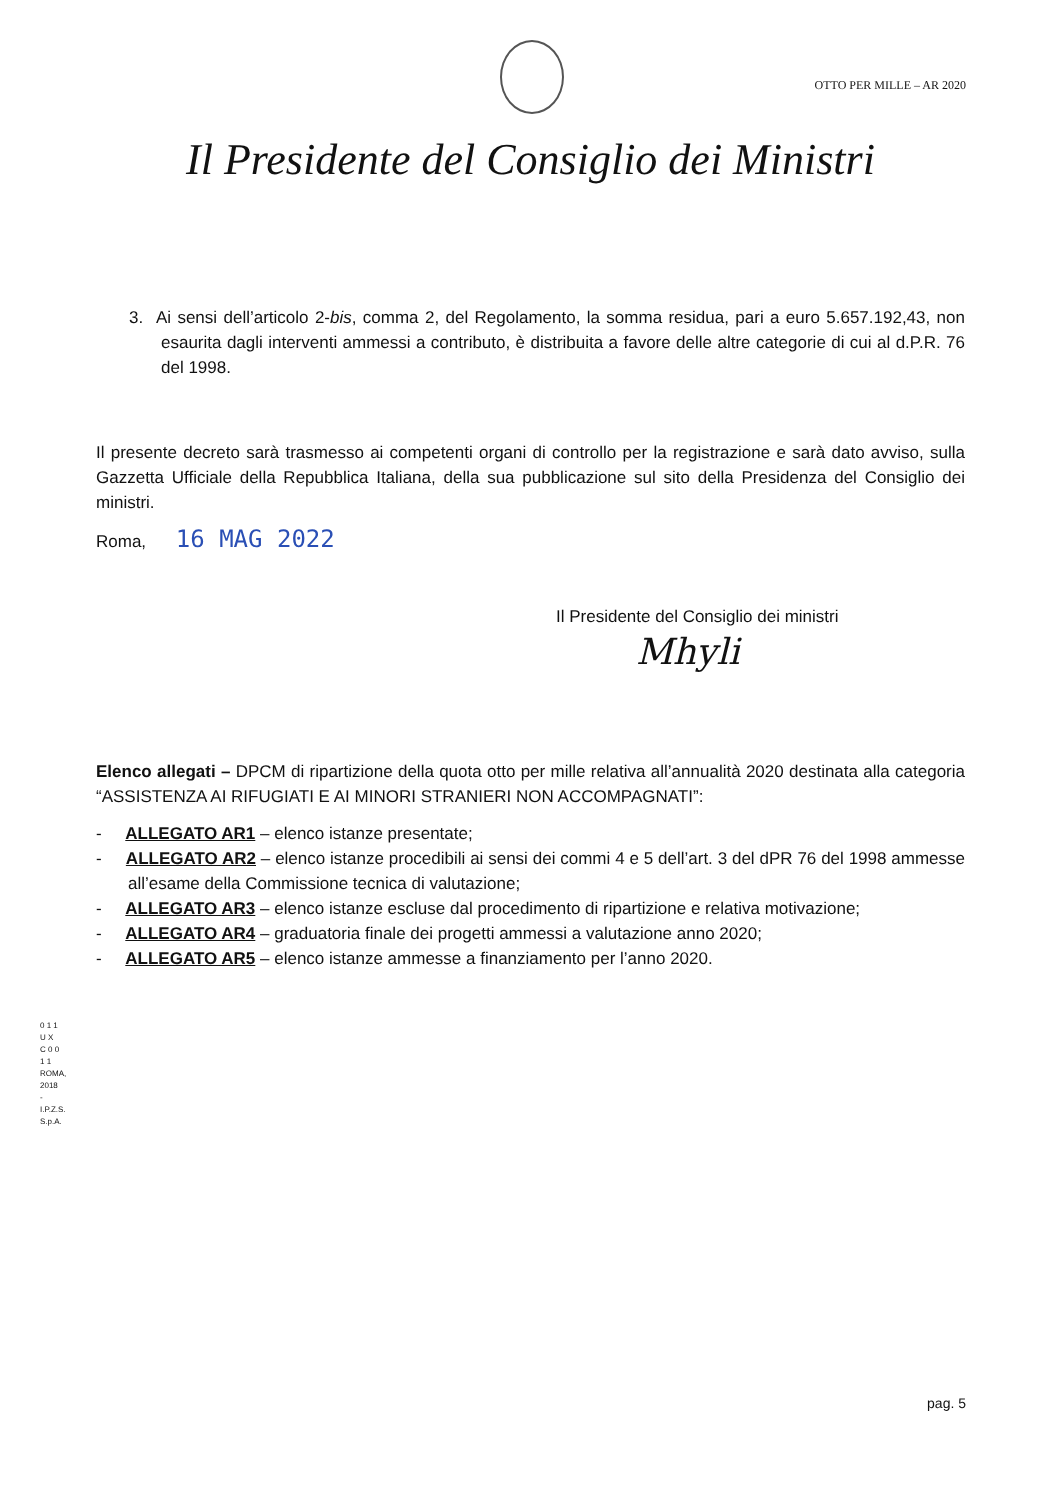OTTO PER MILLE – AR 2020
Il Presidente del Consiglio dei Ministri
3. Ai sensi dell’articolo 2-bis, comma 2, del Regolamento, la somma residua, pari a euro 5.657.192,43, non esaurita dagli interventi ammessi a contributo, è distribuita a favore delle altre categorie di cui al d.P.R. 76 del 1998.
Il presente decreto sarà trasmesso ai competenti organi di controllo per la registrazione e sarà dato avviso, sulla Gazzetta Ufficiale della Repubblica Italiana, della sua pubblicazione sul sito della Presidenza del Consiglio dei ministri.
Roma, 16 MAG 2022
Il Presidente del Consiglio dei ministri
Mhyli
Elenco allegati – DPCM di ripartizione della quota otto per mille relativa all’annualità 2020 destinata alla categoria “ASSISTENZA AI RIFUGIATI E AI MINORI STRANIERI NON ACCOMPAGNATI”:
- ALLEGATO AR1 – elenco istanze presentate;
- ALLEGATO AR2 – elenco istanze procedibili ai sensi dei commi 4 e 5 dell’art. 3 del dPR 76 del 1998 ammesse all’esame della Commissione tecnica di valutazione;
- ALLEGATO AR3 – elenco istanze escluse dal procedimento di ripartizione e relativa motivazione;
- ALLEGATO AR4 – graduatoria finale dei progetti ammessi a valutazione anno 2020;
- ALLEGATO AR5 – elenco istanze ammesse a finanziamento per l’anno 2020.
0 1 1 U X C 0 0 1 1
ROMA, 2018 - I.P.Z.S. S.p.A.
pag. 5